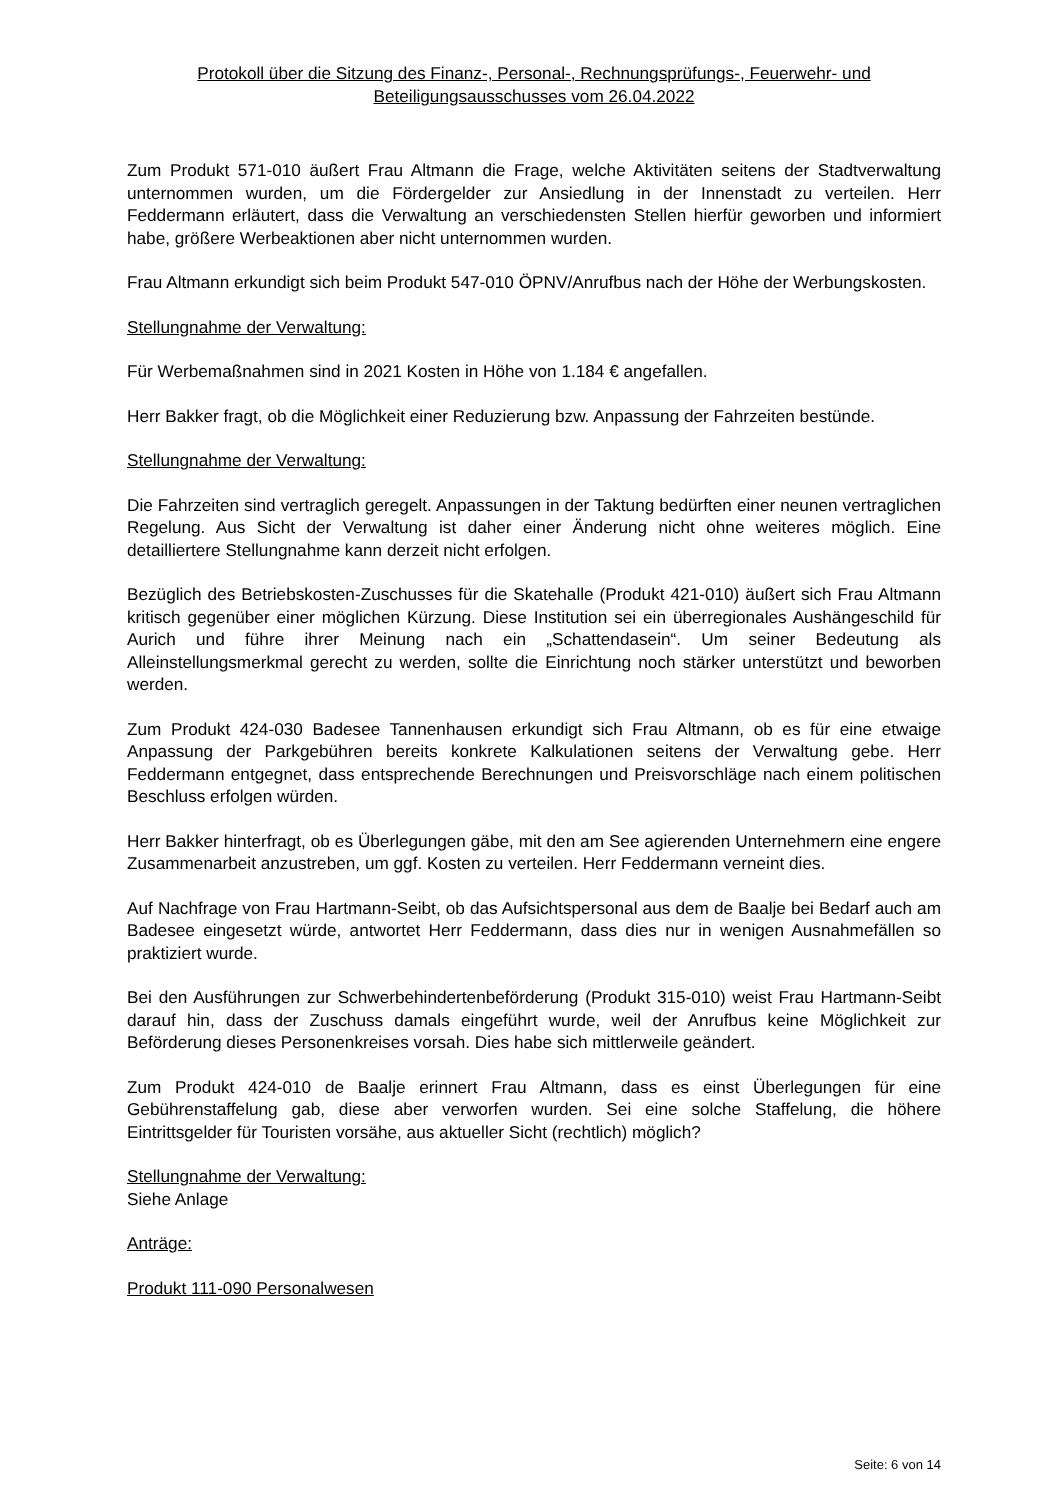Protokoll über die Sitzung des Finanz-, Personal-, Rechnungsprüfungs-, Feuerwehr- und Beteiligungsausschusses vom 26.04.2022
Zum Produkt 571-010 äußert Frau Altmann die Frage, welche Aktivitäten seitens der Stadtverwaltung unternommen wurden, um die Fördergelder zur Ansiedlung in der Innenstadt zu verteilen. Herr Feddermann erläutert, dass die Verwaltung an verschiedensten Stellen hierfür geworben und informiert habe, größere Werbeaktionen aber nicht unternommen wurden.
Frau Altmann erkundigt sich beim Produkt 547-010 ÖPNV/Anrufbus nach der Höhe der Werbungskosten.
Stellungnahme der Verwaltung:
Für Werbemaßnahmen sind in 2021 Kosten in Höhe von 1.184 € angefallen.
Herr Bakker fragt, ob die Möglichkeit einer Reduzierung bzw. Anpassung der Fahrzeiten bestünde.
Stellungnahme der Verwaltung:
Die Fahrzeiten sind vertraglich geregelt. Anpassungen in der Taktung bedürften einer neunen vertraglichen Regelung. Aus Sicht der Verwaltung ist daher einer Änderung nicht ohne weiteres möglich. Eine detailliertere Stellungnahme kann derzeit nicht erfolgen.
Bezüglich des Betriebskosten-Zuschusses für die Skatehalle (Produkt 421-010) äußert sich Frau Altmann kritisch gegenüber einer möglichen Kürzung. Diese Institution sei ein überregionales Aushängeschild für Aurich und führe ihrer Meinung nach ein „Schattendasein“. Um seiner Bedeutung als Alleinstellungsmerkmal gerecht zu werden, sollte die Einrichtung noch stärker unterstützt und beworben werden.
Zum Produkt 424-030 Badesee Tannenhausen erkundigt sich Frau Altmann, ob es für eine etwaige Anpassung der Parkgebühren bereits konkrete Kalkulationen seitens der Verwaltung gebe. Herr Feddermann entgegnet, dass entsprechende Berechnungen und Preisvorschläge nach einem politischen Beschluss erfolgen würden.
Herr Bakker hinterfragt, ob es Überlegungen gäbe, mit den am See agierenden Unternehmern eine engere Zusammenarbeit anzustreben, um ggf. Kosten zu verteilen. Herr Feddermann verneint dies.
Auf Nachfrage von Frau Hartmann-Seibt, ob das Aufsichtspersonal aus dem de Baalje bei Bedarf auch am Badesee eingesetzt würde, antwortet Herr Feddermann, dass dies nur in wenigen Ausnahmefällen so praktiziert wurde.
Bei den Ausführungen zur Schwerbehindertenbeförderung (Produkt 315-010) weist Frau Hartmann-Seibt darauf hin, dass der Zuschuss damals eingeführt wurde, weil der Anrufbus keine Möglichkeit zur Beförderung dieses Personenkreises vorsah. Dies habe sich mittlerweile geändert.
Zum Produkt 424-010 de Baalje erinnert Frau Altmann, dass es einst Überlegungen für eine Gebührenstaffelung gab, diese aber verworfen wurden. Sei eine solche Staffelung, die höhere Eintrittsgelder für Touristen vorsähe, aus aktueller Sicht (rechtlich) möglich?
Stellungnahme der Verwaltung:
Siehe Anlage
Anträge:
Produkt 111-090 Personalwesen
Seite: 6 von 14